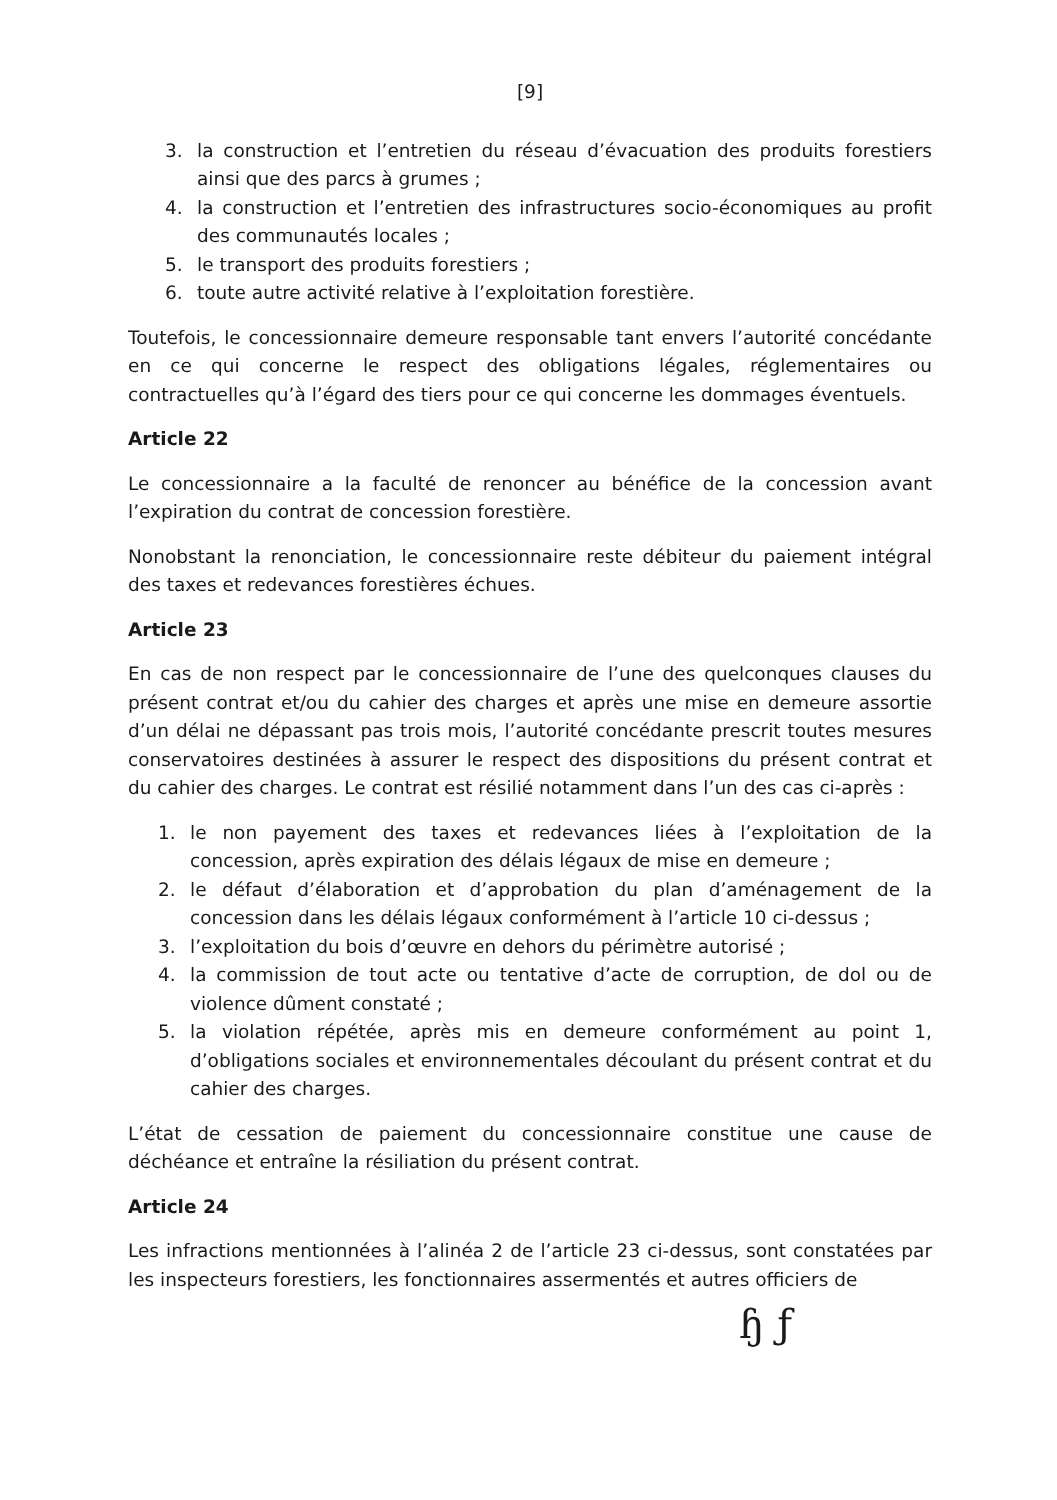[9]
3. la construction et l’entretien du réseau d’évacuation des produits forestiers ainsi que des parcs à grumes ;
4. la construction et l’entretien des infrastructures socio-économiques au profit des communautés locales ;
5. le transport des produits forestiers ;
6. toute autre activité relative à l’exploitation forestière.
Toutefois, le concessionnaire demeure responsable tant envers l’autorité concédante en ce qui concerne le respect des obligations légales, réglementaires ou contractuelles qu’à l’égard des tiers pour ce qui concerne les dommages éventuels.
Article 22
Le concessionnaire a la faculté de renoncer au bénéfice de la concession avant l’expiration du contrat de concession forestière.
Nonobstant la renonciation, le concessionnaire reste débiteur du paiement intégral des taxes et redevances forestières échues.
Article 23
En cas de non respect par le concessionnaire de l’une des quelconques clauses du présent contrat et/ou du cahier des charges et après une mise en demeure assortie d’un délai ne dépassant pas trois mois, l’autorité concédante prescrit toutes mesures conservatoires destinées à assurer le respect des dispositions du présent contrat et du cahier des charges. Le contrat est résilié notamment dans l’un des cas ci-après :
1. le non payement des taxes et redevances liées à l’exploitation de la concession, après expiration des délais légaux de mise en demeure ;
2. le défaut d’élaboration et d’approbation du plan d’aménagement de la concession dans les délais légaux conformément à l’article 10 ci-dessus ;
3. l’exploitation du bois d’œuvre en dehors du périmètre autorisé ;
4. la commission de tout acte ou tentative d’acte de corruption, de dol ou de violence dûment constaté ;
5. la violation répétée, après mis en demeure conformément au point 1, d’obligations sociales et environnementales découlant du présent contrat et du cahier des charges.
L’état de cessation de paiement du concessionnaire constitue une cause de déchéance et entraîne la résiliation du présent contrat.
Article 24
Les infractions mentionnées à l’alinéa 2 de l’article 23 ci-dessus, sont constatées par les inspecteurs forestiers, les fonctionnaires assermentés et autres officiers de
ɧ ƒ